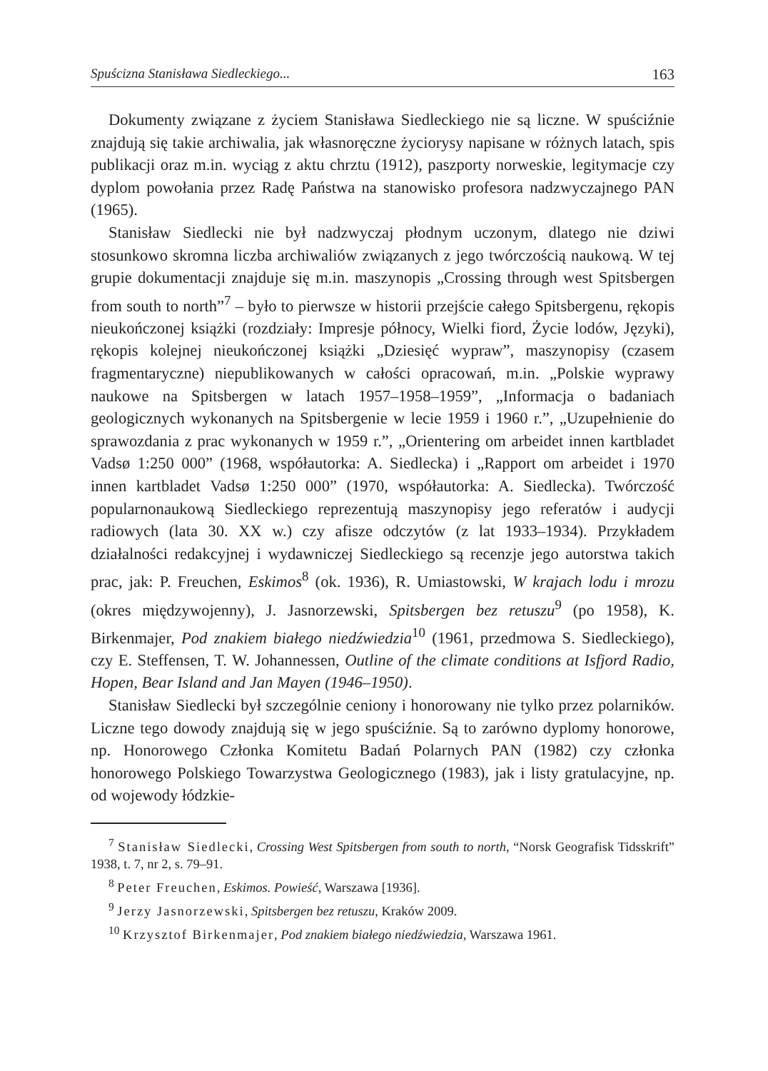Spuścizna Stanisława Siedleckiego... 163
Dokumenty związane z życiem Stanisława Siedleckiego nie są liczne. W spuściźnie znajdują się takie archiwalia, jak własnoręczne życiorysy napisane w różnych latach, spis publikacji oraz m.in. wyciąg z aktu chrztu (1912), paszporty norweskie, legitymacje czy dyplom powołania przez Radę Państwa na stanowisko profesora nadzwyczajnego PAN (1965).
Stanisław Siedlecki nie był nadzwyczaj płodnym uczonym, dlatego nie dziwi stosunkowo skromna liczba archiwaliów związanych z jego twórczością naukową. W tej grupie dokumentacji znajduje się m.in. maszynopis „Crossing through west Spitsbergen from south to north”<sup>7</sup> – było to pierwsze w historii przejście całego Spitsbergenu, rękopis nieukończonej książki (rozdziały: Impresje północy, Wielki fiord, Życie lodów, Języki), rękopis kolejnej nieukończonej książki „Dziesięć wypraw”, maszynopisy (czasem fragmentaryczne) niepublikowanych w całości opracowań, m.in. „Polskie wyprawy naukowe na Spitsbergen w latach 1957–1958–1959”, „Informacja o badaniach geologicznych wykonanych na Spitsbergenie w lecie 1959 i 1960 r.”, „Uzupełnienie do sprawozdania z prac wykonanych w 1959 r.”, „Orientering om arbeidet innen kartbladet Vadsø 1:250 000” (1968, współautorka: A. Siedlecka) i „Rapport om arbeidet i 1970 innen kartbladet Vadsø 1:250 000” (1970, współautorka: A. Siedlecka). Twórczość popularnonaukową Siedleckiego reprezentują maszynopisy jego referatów i audycji radiowych (lata 30. XX w.) czy afisze odczytów (z lat 1933–1934). Przykładem działalności redakcyjnej i wydawniczej Siedleckiego są recenzje jego autorstwa takich prac, jak: P. Freuchen, Eskimos<sup>8</sup> (ok. 1936), R. Umiastowski, W krajach lodu i mrozu (okres międzywojenny), J. Jasnorzewski, Spitsbergen bez retuszu<sup>9</sup> (po 1958), K. Birkenmajer, Pod znakiem białego niedźwiedzia<sup>10</sup> (1961, przedmowa S. Siedleckiego), czy E. Steffensen, T. W. Johannessen, Outline of the climate conditions at Isfjord Radio, Hopen, Bear Island and Jan Mayen (1946–1950).
Stanisław Siedlecki był szczególnie ceniony i honorowany nie tylko przez polarników. Liczne tego dowody znajdują się w jego spuściźnie. Są to zarówno dyplomy honorowe, np. Honorowego Członka Komitetu Badań Polarnych PAN (1982) czy członka honorowego Polskiego Towarzystwa Geologicznego (1983), jak i listy gratulacyjne, np. od wojewody łódzkie-
<sup>7</sup> Stanisław Siedlecki, Crossing West Spitsbergen from south to north, “Norsk Geografisk Tidsskrift” 1938, t. 7, nr 2, s. 79–91.
<sup>8</sup> Peter Freuchen, Eskimos. Powieść, Warszawa [1936].
<sup>9</sup> Jerzy Jasnorzewski, Spitsbergen bez retuszu, Kraków 2009.
<sup>10</sup> Krzysztof Birkenmajer, Pod znakiem białego niedźwiedzia, Warszawa 1961.